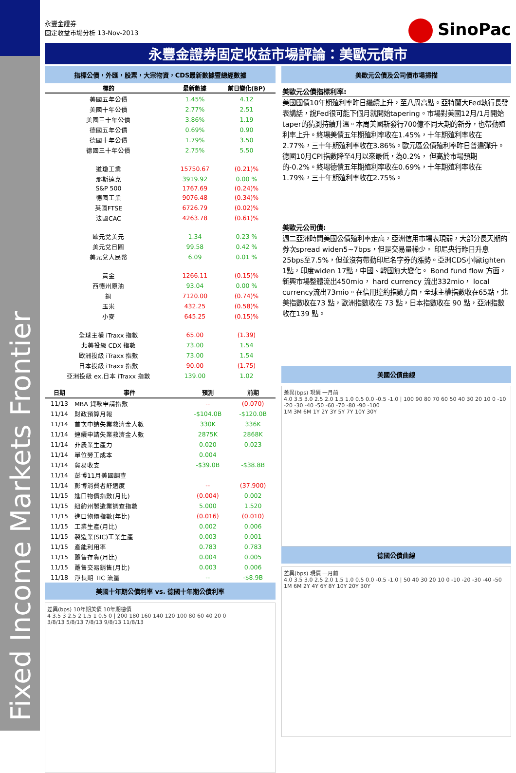Fixed Income Markets Frontier
永豐金證券
固定收益市場分析 13-Nov-2013
SinoPac
永豐金證券固定收益市場評論：美歐元債市
指標公債，外匯，股票，大宗物資，CDS最新數據暨總經數據
| 標的 | 最新數據 | 前日變化(BP) |
| --- | --- | --- |
| 美國五年公債 | 1.45% | 4.12 |
| 美國十年公債 | 2.77% | 2.51 |
| 美國三十年公債 | 3.86% | 1.19 |
| 德國五年公債 | 0.69% | 0.90 |
| 德國十年公債 | 1.79% | 3.50 |
| 德國三十年公債 | 2.75% | 5.50 |
| 道瓊工業 | 15750.67 | (0.21)% |
| 那斯達克 | 3919.92 | 0.00 % |
| S&P 500 | 1767.69 | (0.24)% |
| 德國工業 | 9076.48 | (0.34)% |
| 英國FTSE | 6726.79 | (0.02)% |
| 法國CAC | 4263.78 | (0.61)% |
| 歐元兌美元 | 1.34 | 0.23 % |
| 美元兌日圓 | 99.58 | 0.42 % |
| 美元兌人民幣 | 6.09 | 0.01 % |
| 黃金 | 1266.11 | (0.15)% |
| 西德州原油 | 93.04 | 0.00 % |
| 銅 | 7120.00 | (0.74)% |
| 玉米 | 432.25 | (0.58)% |
| 小麥 | 645.25 | (0.15)% |
| 全球主權 iTraxx 指數 | 65.00 | (1.39) |
| 北美投級 CDX 指數 | 73.00 | 1.54 |
| 歐洲投級 iTraxx 指數 | 73.00 | 1.54 |
| 日本投級 iTraxx 指數 | 90.00 | (1.75) |
| 亞洲投級 ex.日本 iTraxx 指數 | 139.00 | 1.02 |
| 日期 | 事件 | 預測 | 前期 |
| --- | --- | --- | --- |
| 11/13 | MBA 貸款申請指數 | -- | (0.070) |
| 11/14 | 財政預算月報 | -$104.0B | -$120.0B |
| 11/14 | 首次申請失業救濟金人數 | 330K | 336K |
| 11/14 | 連續申請失業救濟金人數 | 2875K | 2868K |
| 11/14 | 非農業生產力 | 0.020 | 0.023 |
| 11/14 | 單位勞工成本 | 0.004 | |
| 11/14 | 貿易收支 | -$39.0B | -$38.8B |
| 11/14 | 彭博11月美國調查 | | |
| 11/14 | 彭博消費者舒適度 | -- | (37.900) |
| 11/15 | 進口物價指數(月比) | (0.004) | 0.002 |
| 11/15 | 紐約州製造業調查指數 | 5.000 | 1.520 |
| 11/15 | 進口物價指數(年比) | (0.016) | (0.010) |
| 11/15 | 工業生產(月比) | 0.002 | 0.006 |
| 11/15 | 製造業(SIC)工業生產 | 0.003 | 0.001 |
| 11/15 | 產能利用率 | 0.783 | 0.783 |
| 11/15 | 躉售存貨(月比) | 0.004 | 0.005 |
| 11/15 | 躉售交易銷售(月比) | 0.003 | 0.006 |
| 11/18 | 淨長期 TIC 流量 | -- | -$8.9B |
美國十年期公債利率 vs. 德國十年期公債利率
差異(bps) 10年期美債 10年期德債
4 3.5 3 2.5 2 1.5 1 0.5 0 | 200 180 160 140 120 100 80 60 40 20 0
3/8/13 5/8/13 7/8/13 9/8/13 11/8/13
美歐元公債及公司債市場掃描
美歐元公債指標利率:
美國國債10年期殖利率昨日繼續上升，至八周高點。亞特蘭大Fed執行長發表講話，說Fed很可能下個月就開始tapering。市場對美國12月/1月開始taper的猜測持續升溫。本周美國新發行700億不同天期的新券，也帶動殖利率上升。終場美債五年期殖利率收在1.45%，十年期殖利率收在2.77%，三十年期殖利率收在3.86%。歐元區公債殖利率昨日普遍彈升。德國10月CPI指數降至4月以來最低，為0.2%， 但高於市場預期的-0.2%。終場德債五年期殖利率收在0.69%，十年期殖利率收在1.79%，三十年期殖利率收在2.75%。
美歐元公司債:
週二亞洲時間美國公債殖利率走高，亞洲信用市場表現弱，大部分長天期的券次spread widen5~7bps，但是交易量稀少。 印尼央行昨日升息25bps至7.5%，但並沒有帶動印尼名字券的漲勢。亞洲CDS小幅tighten 1點，印度widen 17點，中國、韓國無大變化。 Bond fund flow 方面，新興市場整體流出450mio， hard currency 流出332mio， local currency流出73mio。在信用違約指數方面，全球主權指數收在65點，北美指數收在73 點，歐洲指數收在 73 點，日本指數收在 90 點，亞洲指數收在139 點。
美國公債曲線
差異(bps) 現價 一月前
4.0 3.5 3.0 2.5 2.0 1.5 1.0 0.5 0.0 -0.5 -1.0 | 100 90 80 70 60 50 40 30 20 10 0 -10 -20 -30 -40 -50 -60 -70 -80 -90 -100
1M 3M 6M 1Y 2Y 3Y 5Y 7Y 10Y 30Y
德國公債曲線
差異(bps) 現價 一月前
4.0 3.5 3.0 2.5 2.0 1.5 1.0 0.5 0.0 -0.5 -1.0 | 50 40 30 20 10 0 -10 -20 -30 -40 -50
1M 6M 2Y 4Y 6Y 8Y 10Y 20Y 30Y